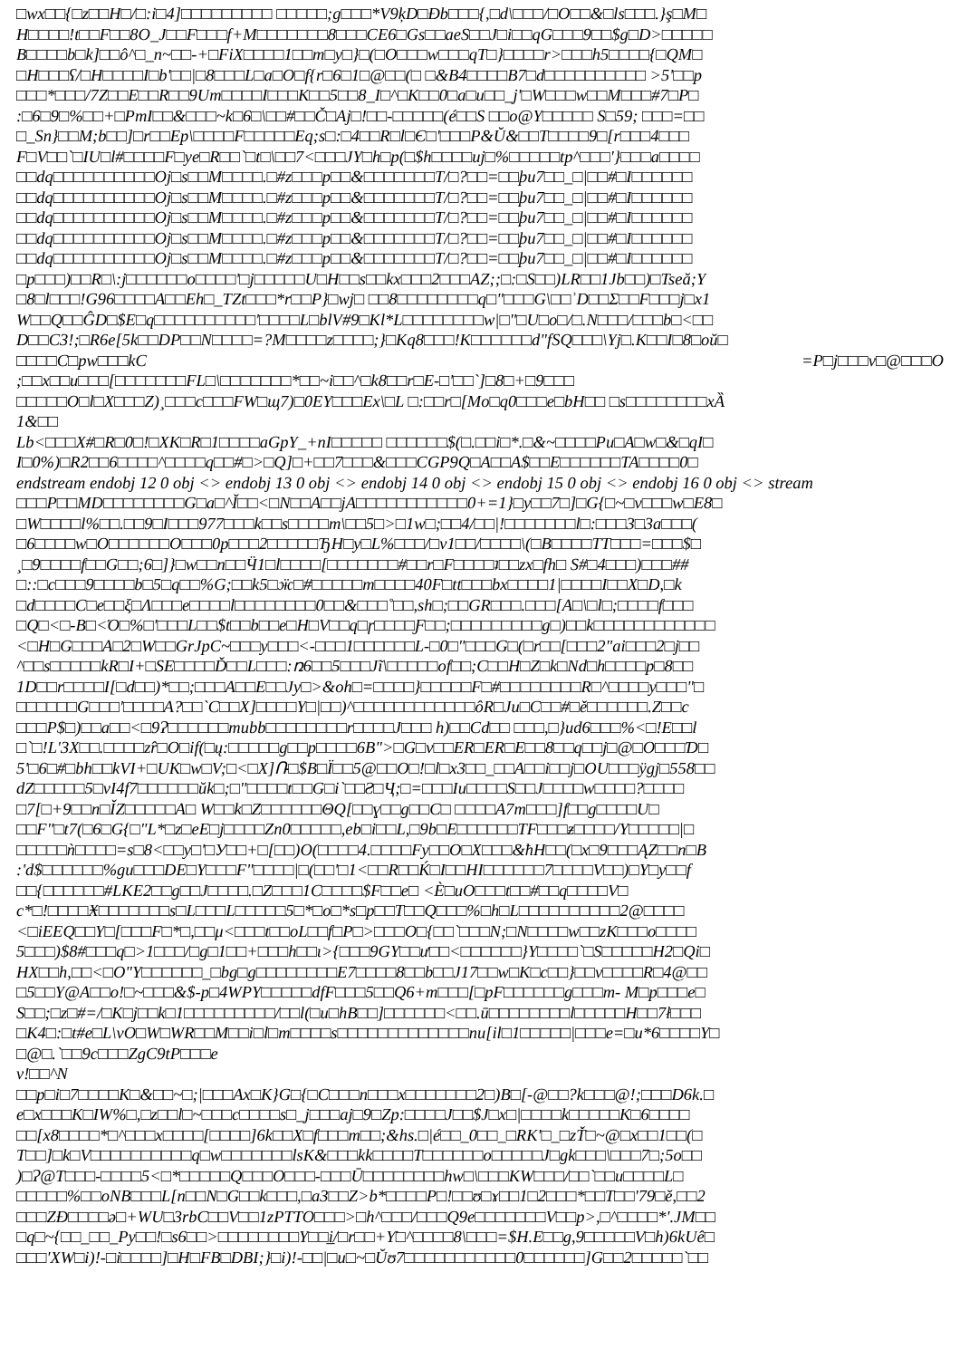□wx□□{□z□□H□/□:i□4]□□□□□□□□□ □□□□□;g□□□*V9ķD□Đb□□□{,□d\□□□/□O□□&□ls□□□.}ş□M□
H□□□□!t□□F□□8O_J□□F□□□f+M□□□□□□□8□□□CE6□Gs□□aeS□□J□i□□qG□□□9□□$g□D>□□□□□
B□□□□b□k]□□ô^□_n~□□-+□FiX□□□□1□□m□y□}□(□O□□□w□□□qT□}□□□□r>□□□h5□□□□{□QM□
□H□□□ʕ/□H□□□□I□b'□□|□8□□□L□a□O□f{r□6□1□@□□(□ □&B4□□□□B7□d□□□□□□□□□□ >5'□□p
□□□*□□□/7Z□□E□□R□□9Um□□□□I□□□K□□5□□8_I□^□K□□0□a□u□□_j'□W□□□w□□M□□□#7□P□
:□6□9□%□□+□PmI□□&□□□~k□6□\□□#□□Č□Aj□!□□-□□□□□(é□□S □□o@Y□□□□□ S□59; □□□=□□
□_Sn}□□M;b□□]□r□□Ep\□□□□F□□□□□Eq;s□:□4□□R□l□Є□'□□□P&Ŭ&□□T□□□□9□[r□□□4□□□
F□V□□`□IU□l#□□□□F□ye□R□□`□t□\□□7<□□□JY□h□p(□$h□□□□uj□%□□□□□tp^□□□'}□□□a□□□□
□□dq□□□□□□□□□□Oj□s□□M□□□□.□#z□□□p□□&□□□□□□□T/□?□□=□□þu7□□_□|□□#□I□□□□□□
□□dq□□□□□□□□□□Oj□s□□M□□□□.□#z□□□p□□&□□□□□□□T/□?□□=□□þu7□□_□|□□#□I□□□□□□
□□dq□□□□□□□□□□Oj□s□□M□□□□.□#z□□□p□□&□□□□□□□T/□?□□=□□þu7□□_□|□□#□I□□□□□□
□□dq□□□□□□□□□□Oj□s□□M□□□□.□#z□□□p□□&□□□□□□□T/□?□□=□□þu7□□_□|□□#□I□□□□□□
□□dq□□□□□□□□□□Oj□s□□M□□□□.□#z□□□p□□&□□□□□□□T/□?□□=□□þu7□□_□|□□#□I□□□□□□
□p□□□)□□R□\:j□□□□□□o□□□□'□j□□□□□U□H□□s□□kx□□□2□□□AZ;;□:□S□□)LR□□1Jb□□)□Tseă;Y
□8□l□□□!G96□□□□A□□Eh□_TZt□□□*r□□P}□wj□ □□8□□□□□□□□q□"□□□G\□□ʾD□□Σ□□F□□□j□x1
W□□Q□□ĜD□$E□q□□□□□□□□□□'□□□□L□blV#9□Kl*L□□□□□□□□w|□"□U□o□/□.N□□□/□□□b□<□□
D□□C3!;□R6e[5k□□DP□□N□□□□=?M□□□□z□□□□;}□Kq8□□□!K□□□□□□d"fSQ□□□\Yj□.K□□I□8□oŭ□
□□□□C□pw□□□kC =P□j□□□v□@□□□O
;□□x□□u□□□[□□□□□□□FL□\□□□□□□□*□□~i□□^□k8□□r□E-□'□□`]□8□+□9□□□
□□□□□O□l□X□□□Z)¸□□□c□□□FW□щ7)□0EY□□□Ex\□L □:□□r□[Mo□q0□□□e□bH□□ □s□□□□□□□□xȀ
1&□□
Lb<□□□X#□R□0□!□XK□R□1□□□□aGpY_+nI□□□□□ □□□□□□$(□.□□i□*.□&~□□□□Pu□A□w□&□qI□
I□0%)□R2□□6□□□□^□□□□q□□#□>□Q]□+□□7□□□&□□□CGP9Q□A□□A$□□E□□□□□□TA□□□□0□
endstream endobj 12 0 obj <> endobj 13 0 obj <> endobj 14 0 obj <> endobj 15 0 obj <> endobj 16 0 obj <> stream
□□□P□□MD□□□□□□□□G□a□^Ĭ□□<□N□□A□□jA□□□□□□□□□□□0+=1}□y□□7□]□G{□~□v□□□w□E8□
□W□□□□l%□□.□□9□I□□□977□□□k□□s□□□□m\□□5□>□1w□;□□4/□□|!□□□□□□□l□:□□□3□3a□□□(
□6□□□□w□O□□□□□□O□□□0p□□□2□□□□□ЂH□y□L%□□□/□v1□□/□□□□\(□B□□□□TT□□□=□□□$□
¸□9□□□□f□□G□□;6□]}□w□□n□□Ӵ1□l□□□□[□□□□□□□#□□r□F□□□□ʇ□□zx□fh□ S#□4□□□)□□□##
□::□c□□□9□□□□b□5□q□□%G;□□k5□ӝ□#□□□□□m□□□□40F□tt□□□bx□□□□1|□□□□I□□X□D,□k
□d□□□□C□e□□ξ□Λ□□□e□□□□l□□□□□□□□0□□&□□□˚□□,sh□;□□GR□□□.□□□[A□\□l□;□□□□f□□□
□Q□<□-B□<Ό□%□'□□□L□□$t□□b□□e□H□V□□q□ɼ□□□□Ƒ□□;□□□□□□□□□g□)□□k□□□□□□□□□□□□
<□H□G□□□A□2□W□□GrJpC~□□□y□□□<-□□□1□□□□□□L-□0□"□□□G□(□r□□[□□□2"ai□□□2□j□□
^□□s□□□□□kR□I+□SE□□□□Ď□□L□□□:ռ6□□5□□□Jĩ\□□□□□of□□;C□□H□Z□k□Nd□h□□□□p□8□□
1D□□r□□□□I[□d□□)*□□;□□□A□□E□□Jy□>&oh□=□□□□}□□□□□F□#□□□□□□□□R□^□□□□y□□□"□
□□□□□□G□□□'□□□□A?□□`C□□X]□□□□Y□|□□)^□□□□□□□□□□□□ôR□Ju□C□□#□ě□□□□□□.Z□□c
□□□P$□)□□a□□<□9Ɂ□□□□□□mubb□□□□□□□□r□□□□J□□□ h)□□Cd□□ □□□,□}ud6□□□%<□!E□□l
□`□!L'3X□□.□□□□zr̂□O□if(□ų:□□□□□g□□p□□□□6B">□G□v□□ER□ER□E□□8□□q□□j□@□O□□□Ɗ□
5'□6□#□bh□□kVI+□UK□w□V;□<□X]Ռ□$B□Ï□□5@□□O□!□l□x3□□_□□A□□i□□j□OU□□□ӱgj□558□□
dZ□□□□□5□vI4f7□□□□□□ŭk□;□"□□□□t□□G□i`□□Ƨ□Ҷ;□=□□□Iu□□□□S□□J□□□□w□□□□?□□□□
□7[□+9□□n□ǏZ□□□□□A□ W□□k□Z□□□□□□ΘQ[□□ɣ□□g□□C□ □□□□A7m□□□]f□□g□□□□U□
□□F"□t7(□6□G{□"L*□z□eE□j□□□□Zn0□□□□□,eb□i□□L,□9b□E□□□□□□TF□□□ƶ□□□□/Y□□□□□|□
□□□□□ǹ□□□□=s□8<□□y□'□У□□+□[□□)O(□□□□4.□□□□Fy□□O□X□□□&ħH□□(□x□9□□□ĄZ□□n□B
:'d$□□□□□□%gu□□□DE□Y□□□F"□□□□|□(□□'□1<□□R□□Ḱ□I□□HI□□□□□□7□□□□V□□)□Y□y□□f
□□{□□□□□□#LKE2□□g□□J□□□□.□Z□□□1C□□□□$F□□e□ <È□uO□□□t□□#□□q□□□□V□
c*□!□□□□Ӿ□□□□□□□s□L□□□L□□□□□5□*□o□*s□p□□T□□Q□□□%□h□L□□□□□□□□□□2@□□□□
<□iEEQ□□Y□[□□□F□*□,□□μ<□□□t□□oL□□f□P□>□□□O□{□□`□□□N;□N□□□□w□□zK□□□o□□□□
5□□□)$8#□□□q□>1□□□/□g□1□□+□□□h□□ɩ>{□□□9GY□□ư□□<□□□□□□}Y□□□□`□S□□□□□H2□Qi□
HX□□h,□□<□O"Y□□□□□□_□bg□g□□□□□□□□E7□□□□8□□b□□J17□□w□K□c□□}□□v□□□□R□4@□□
□5□□Y@A□□o!□~□□□&$-p□4WPY□□□□□dfF□□□5□□Q6+m□□□[□pF□□□□□□g□□□m- M□p□□□e□
S□□;□z□#=/□K□j□□k□1□□□□□□□□□/□□l(□u□hB□□]□□□□□□<□□.ū□□□□□□□□l□□□□□H□□7ł□□□
□K4□:□t#e□L\vO□W□WR□□M□□i□l□m□□□□s□□□□□□□□□□□□□nu[il□1□□□□□|□□□e=□u*6□□□□Y□
□@□.`□□9c□□□ZgC9tP□□□e
v!□□^N
□□p□i□7□□□□K□&□□~□;|□□□Ax□K}G□{□C□□□n□□□x□□□□□□□2□)B□[-@□□?k□□□@!;□□□D6k.□
e□x□□□K□IW%□,□z□□l□~□□□c□□□□s□_j□□□aj□9□Zp:□□□□J□□$J□x□|□□□□k□□□□□K□6□□□□
□□[x8□□□□*□^□□□x□□□□[□□□□]6k□□X□f□□□m□□;&hs.□|é□□_0□□_□RK'□_□zŤ□~@□x□□1□□(□
T□□]□k□V□□□□□□□□□□q□w□□□□□□□lsK&□□□kk□□□□T□□□□□□o□□□□□J□gk□□□\□□□7□;5o□□
)□Ɂ@T□□□-□□□□5<□*□□□□□Q□□□O□□□-□□□Ū□□□□□□□□hw□\□□□KW□□□/□□`□□u□□□□L□
□□□□□%□□oNB□□□L[n□□N□G□□k□□□,□a3□□Z>b*□□□□P□!□□ʊ□ɤ□□1□2□□□*□□T□□'79□ĕ,□□2
□□□ZĐ□□□□ə□+WU□3rbC□□V□□1zPTTO□□□>□h^□□□/□□□Q9e□□□□□□□V□□p>,□^□□□□*'.JM□□
□q□~{□□_□□_Py□□!□s6□□>□□□□□□□□Y□□i̲/□r□□+Ƴ□^□□□□8\□□□=$H.E□□g,9□□□□□V□h)6kUê□
□□□'XW□i)!-□i□□□□]□H□FB□DBI;}□i)!-□□|□u□~□Ŭʊ7□□□□□□□□□□□0□□□□□□]G□□2□□□□□`□□